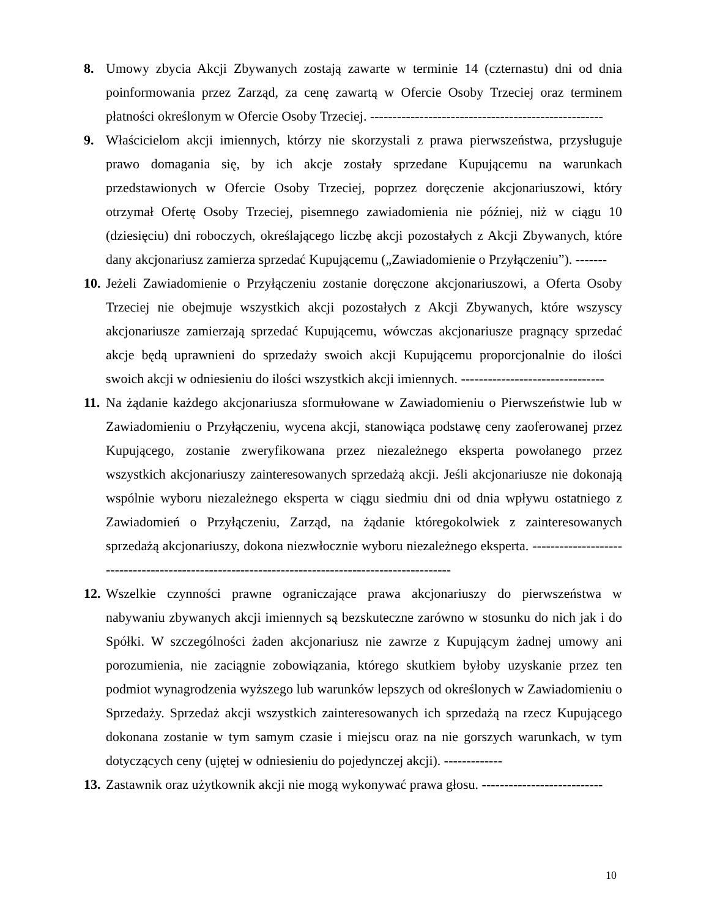8. Umowy zbycia Akcji Zbywanych zostają zawarte w terminie 14 (czternastu) dni od dnia poinformowania przez Zarząd, za cenę zawartą w Ofercie Osoby Trzeciej oraz terminem płatności określonym w Ofercie Osoby Trzeciej. ----------------------------------------------------
9. Właścicielom akcji imiennych, którzy nie skorzystali z prawa pierwszeństwa, przysługuje prawo domagania się, by ich akcje zostały sprzedane Kupującemu na warunkach przedstawionych w Ofercie Osoby Trzeciej, poprzez doręczenie akcjonariuszowi, który otrzymał Ofertę Osoby Trzeciej, pisemnego zawiadomienia nie później, niż w ciągu 10 (dziesięciu) dni roboczych, określającego liczbę akcji pozostałych z Akcji Zbywanych, które dany akcjonariusz zamierza sprzedać Kupującemu („Zawiadomienie o Przyłączeniu”). -------
10.
Jeżeli Zawiadomienie o Przyłączeniu zostanie doręczone akcjonariuszowi, a Oferta Osoby Trzeciej nie obejmuje wszystkich akcji pozostałych z Akcji Zbywanych, które wszyscy akcjonariusze zamierzają sprzedać Kupującemu, wówczas akcjonariusze pragnący sprzedać akcje będą uprawnieni do sprzedaży swoich akcji Kupującemu proporcjonalnie do ilości swoich akcji w odniesieniu do ilości wszystkich akcji imiennych. --------------------------------
11.
Na żądanie każdego akcjonariusza sformułowane w Zawiadomieniu o Pierwszeństwie lub w Zawiadomieniu o Przyłączeniu, wycena akcji, stanowiąca podstawę ceny zaoferowanej przez Kupującego, zostanie zweryfikowana przez niezależnego eksperta powołanego przez wszystkich akcjonariuszy zainteresowanych sprzedażą akcji. Jeśli akcjonariusze nie dokonają wspólnie wyboru niezależnego eksperta w ciągu siedmiu dni od dnia wpływu ostatniego z Zawiadomień o Przyłączeniu, Zarząd, na żądanie któregokolwiek z zainteresowanych sprzedażą akcjonariuszy, dokona niezwłocznie wyboru niezależnego eksperta. -------------------------------------------------------------------------------------------------
12.
Wszelkie czynności prawne ograniczające prawa akcjonariuszy do pierwszeństwa w nabywaniu zbywanych akcji imiennych są bezskuteczne zarówno w stosunku do nich jak i do Spółki. W szczególności żaden akcjonariusz nie zawrze z Kupującym żadnej umowy ani porozumienia, nie zaciągnie zobowiązania, którego skutkiem byłoby uzyskanie przez ten podmiot wynagrodzenia wyższego lub warunków lepszych od określonych w Zawiadomieniu o Sprzedaży. Sprzedaż akcji wszystkich zainteresowanych ich sprzedażą na rzecz Kupującego dokonana zostanie w tym samym czasie i miejscu oraz na nie gorszych warunkach, w tym dotyczących ceny (ujętej w odniesieniu do pojedynczej akcji). -------------
13.
Zastawnik oraz użytkownik akcji nie mogą wykonywać prawa głosu. ---------------------------
10